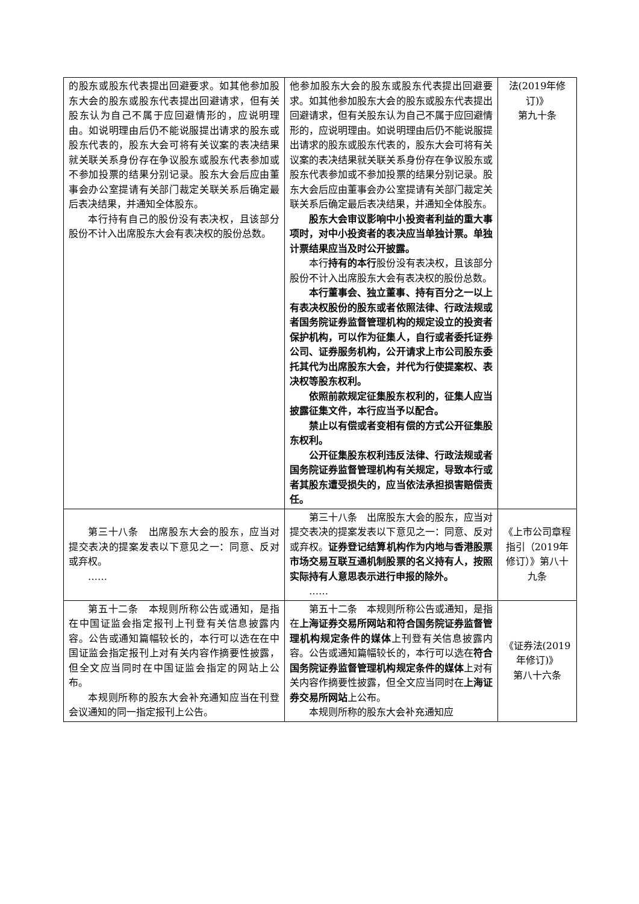| 的股东或股东代表提出回避要求。如其他参加股东大会的股东或股东代表提出回避请求，但有关股东认为自己不属于应回避情形的，应说明理由。如说明理由后仍不能说服提出请求的股东或股东代表的，股东大会可将有关议案的表决结果就关联关系身份存在争议股东或股东代表参加或不参加投票的结果分别记录。股东大会后应由董事会办公室提请有关部门裁定关联关系后确定最后表决结果，并通知全体股东。 本行持有自己的股份没有表决权，且该部分股份不计入出席股东大会有表决权的股份总数。 | 他参加股东大会的股东或股东代表提出回避要求。如其他参加股东大会的股东或股东代表提出回避请求，但有关股东认为自己不属于应回避情形的，应说明理由。如说明理由后仍不能说服提出请求的股东或股东代表的，股东大会可将有关议案的表决结果就关联关系身份存在争议股东或股东代表参加或不参加投票的结果分别记录。股东大会后应由董事会办公室提请有关部门裁定关联关系后确定最后表决结果，并通知全体股东。 股东大会审议影响中小投资者利益的重大事项时，对中小投资者的表决应当单独计票。单独计票结果应当及时公开披露。 本行 持有的本行 股份没有表决权，且该部分股份不计入出席股东大会有表决权的股份总数。 本行董事会、独立董事、持有百分之一以上有表决权股份的股东或者依照法律、行政法规或者国务院证券监督管理机构的规定设立的投资者保护机构，可以作为征集人，自行或者委托证券公司、证券服务机构，公开请求上市公司股东委托其代为出席股东大会，并代为行使提案权、表决权等股东权利。 依照前款规定征集股东权利的，征集人应当披露征集文件，本行应当予以配合。 禁止以有偿或者变相有偿的方式公开征集股东权利。 公开征集股东权利违反法律、行政法规或者国务院证券监督管理机构有关规定，导致本行或者其股东遭受损失的，应当依法承担损害赔偿责任。 | 法(2019年修订)》 第九十条 |
| 第三十八条 出席股东大会的股东，应当对提交表决的提案发表以下意见之一：同意、反对或弃权。 …… | 第三十八条 出席股东大会的股东，应当对提交表决的提案发表以下意见之一：同意、反对或弃权。 证券登记结算机构作为内地与香港股票市场交易互联互通机制股票的名义持有人，按照实际持有人意思表示进行申报的除外。 …… | 《上市公司章程指引（2019年修订）》第八十九条 |
| 第五十二条 本规则所称公告或通知，是指在中国证监会指定报刊上刊登有关信息披露内容。公告或通知篇幅较长的，本行可以选在在中国证监会指定报刊上对有关内容作摘要性披露，但全文应当同时在中国证监会指定的网站上公布。 本规则所称的股东大会补充通知应当在刊登会议通知的同一指定报刊上公告。 | 第五十二条 本规则所称公告或通知，是指在 上海证券交易所网站和符合国务院证券监督管理机构规定条件的媒体 上刊登有关信息披露内容。公告或通知篇幅较长的，本行可以选在 符合国务院证券监督管理机构规定条件的媒体 上对有关内容作摘要性披露，但全文应当同时在 上海证券交易所网站 上公布。 本规则所称的股东大会补充通知应 | 《证券法(2019年修订)》 第八十六条 |